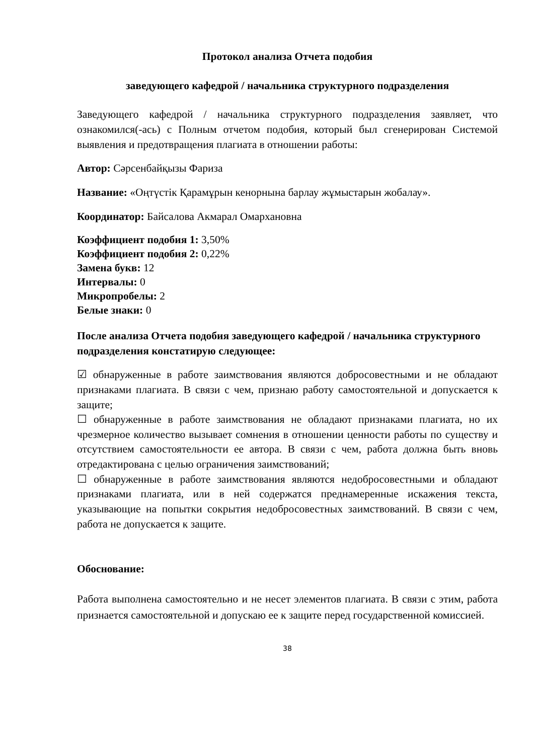Протокол анализа Отчета подобия
заведующего кафедрой / начальника структурного подразделения
Заведующего кафедрой / начальника структурного подразделения заявляет, что ознакомился(-ась) с Полным отчетом подобия, который был сгенерирован Системой выявления и предотвращения плагиата в отношении работы:
Автор: Сәрсенбайқызы Фариза
Название: «Оңтүстік Қарамұрын кенорнына барлау жұмыстарын жобалау».
Координатор: Байсалова Акмарал Омархановна
Коэффициент подобия 1: 3,50%
Коэффициент подобия 2: 0,22%
Замена букв: 12
Интервалы: 0
Микропробелы: 2
Белые знаки: 0
После анализа Отчета подобия заведующего кафедрой / начальника структурного подразделения констатирую следующее:
☑ обнаруженные в работе заимствования являются добросовестными и не обладают признаками плагиата. В связи с чем, признаю работу самостоятельной и допускается к защите;
☐ обнаруженные в работе заимствования не обладают признаками плагиата, но их чрезмерное количество вызывает сомнения в отношении ценности работы по существу и отсутствием самостоятельности ее автора. В связи с чем, работа должна быть вновь отредактирована с целью ограничения заимствований;
☐ обнаруженные в работе заимствования являются недобросовестными и обладают признаками плагиата, или в ней содержатся преднамеренные искажения текста, указывающие на попытки сокрытия недобросовестных заимствований. В связи с чем, работа не допускается к защите.
Обоснование:
Работа выполнена самостоятельно и не несет элементов плагиата. В связи с этим, работа признается самостоятельной и допускаю ее к защите перед государственной комиссией.
38